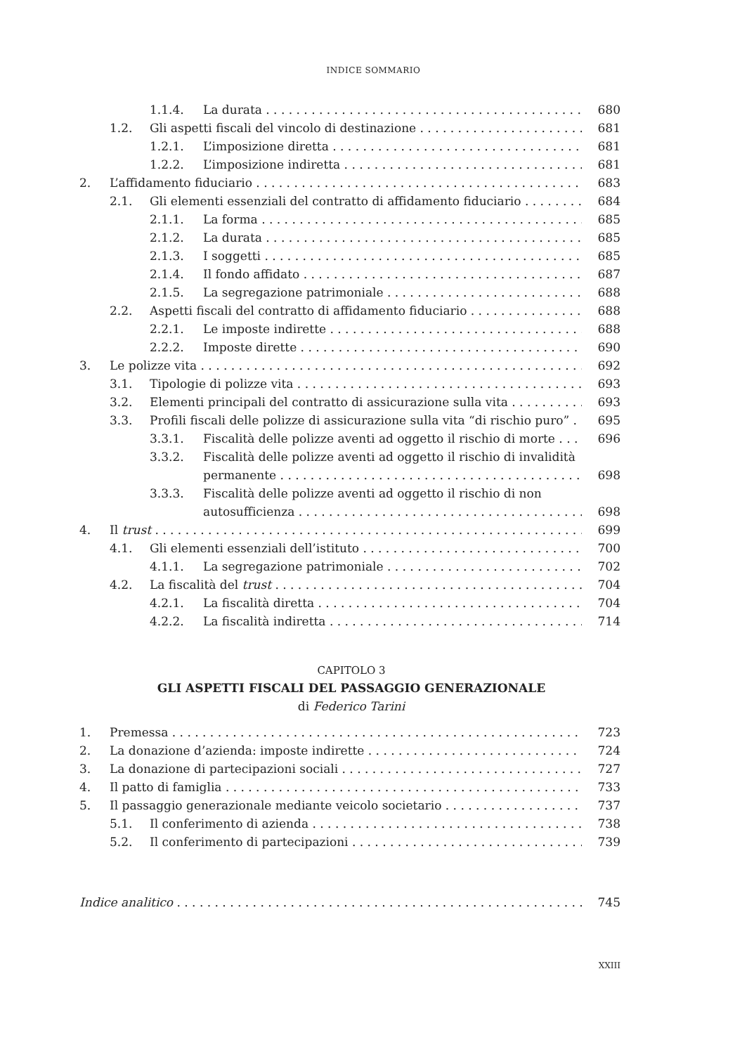INDICE SOMMARIO
1.1.4. La durata 680
1.2. Gli aspetti fiscali del vincolo di destinazione 681
1.2.1. L’imposizione diretta 681
1.2.2. L’imposizione indiretta 681
2. L’affidamento fiduciario 683
2.1. Gli elementi essenziali del contratto di affidamento fiduciario 684
2.1.1. La forma 685
2.1.2. La durata 685
2.1.3. I soggetti 685
2.1.4. Il fondo affidato 687
2.1.5. La segregazione patrimoniale 688
2.2. Aspetti fiscali del contratto di affidamento fiduciario 688
2.2.1. Le imposte indirette 688
2.2.2. Imposte dirette 690
3. Le polizze vita 692
3.1. Tipologie di polizze vita 693
3.2. Elementi principali del contratto di assicurazione sulla vita 693
3.3. Profili fiscali delle polizze di assicurazione sulla vita “di rischio puro” 695
3.3.1. Fiscalità delle polizze aventi ad oggetto il rischio di morte 696
3.3.2. Fiscalità delle polizze aventi ad oggetto il rischio di invalidità
permanente 698
3.3.3. Fiscalità delle polizze aventi ad oggetto il rischio di non
autosufficienza 698
4. Il trust 699
4.1. Gli elementi essenziali dell’istituto 700
4.1.1. La segregazione patrimoniale 702
4.2. La fiscalità del trust 704
4.2.1. La fiscalità diretta 704
4.2.2. La fiscalità indiretta 714
CAPITOLO 3
GLI ASPETTI FISCALI DEL PASSAGGIO GENERAZIONALE
di Federico Tarini
1. Premessa 723
2. La donazione d’azienda: imposte indirette 724
3. La donazione di partecipazioni sociali 727
4. Il patto di famiglia 733
5. Il passaggio generazionale mediante veicolo societario 737
5.1. Il conferimento di azienda 738
5.2. Il conferimento di partecipazioni 739
Indice analitico 745
XXIII